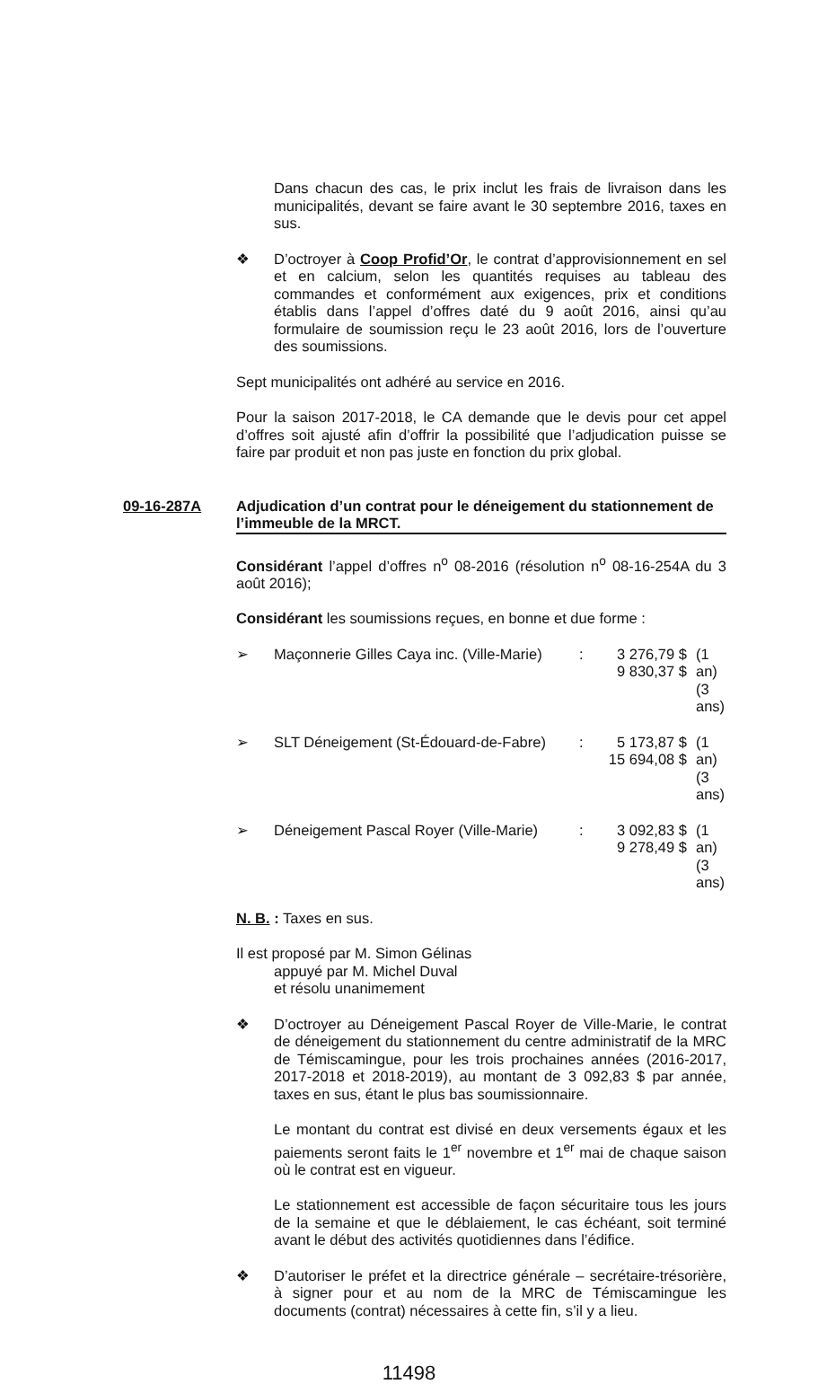Dans chacun des cas, le prix inclut les frais de livraison dans les municipalités, devant se faire avant le 30 septembre 2016, taxes en sus.
❖ D’octroyer à Coop Profid’Or, le contrat d’approvisionnement en sel et en calcium, selon les quantités requises au tableau des commandes et conformément aux exigences, prix et conditions établis dans l’appel d’offres daté du 9 août 2016, ainsi qu’au formulaire de soumission reçu le 23 août 2016, lors de l’ouverture des soumissions.
Sept municipalités ont adhéré au service en 2016.
Pour la saison 2017-2018, le CA demande que le devis pour cet appel d’offres soit ajusté afin d’offrir la possibilité que l’adjudication puisse se faire par produit et non pas juste en fonction du prix global.
09-16-287A Adjudication d’un contrat pour le déneigement du stationnement de l’immeuble de la MRCT.
Considérant l’appel d’offres n<sup>o</sup> 08-2016 (résolution n<sup>o</sup> 08-16-254A du 3 août 2016);
Considérant les soumissions reçues, en bonne et due forme :
| ➢ | Maçonnerie Gilles Caya inc. (Ville-Marie) | : | 3 276,79 $ 9 830,37 $ | (1 an) (3 ans) |
| ➢ | SLT Déneigement (St-Édouard-de-Fabre) | : | 5 173,87 $ 15 694,08 $ | (1 an) (3 ans) |
| ➢ | Déneigement Pascal Royer (Ville-Marie) | : | 3 092,83 $ 9 278,49 $ | (1 an) (3 ans) |
N. B. : Taxes en sus.
Il est proposé par M. Simon Gélinas
appuyé par M. Michel Duval
et résolu unanimement
❖ D’octroyer au Déneigement Pascal Royer de Ville-Marie, le contrat de déneigement du stationnement du centre administratif de la MRC de Témiscamingue, pour les trois prochaines années (2016-2017, 2017-2018 et 2018-2019), au montant de 3 092,83 $ par année, taxes en sus, étant le plus bas soumissionnaire.
Le montant du contrat est divisé en deux versements égaux et les paiements seront faits le 1<sup>er</sup> novembre et 1<sup>er</sup> mai de chaque saison où le contrat est en vigueur.
Le stationnement est accessible de façon sécuritaire tous les jours de la semaine et que le déblaiement, le cas échéant, soit terminé avant le début des activités quotidiennes dans l’édifice.
❖ D’autoriser le préfet et la directrice générale – secrétaire-trésorière, à signer pour et au nom de la MRC de Témiscamingue les documents (contrat) nécessaires à cette fin, s’il y a lieu.
11498